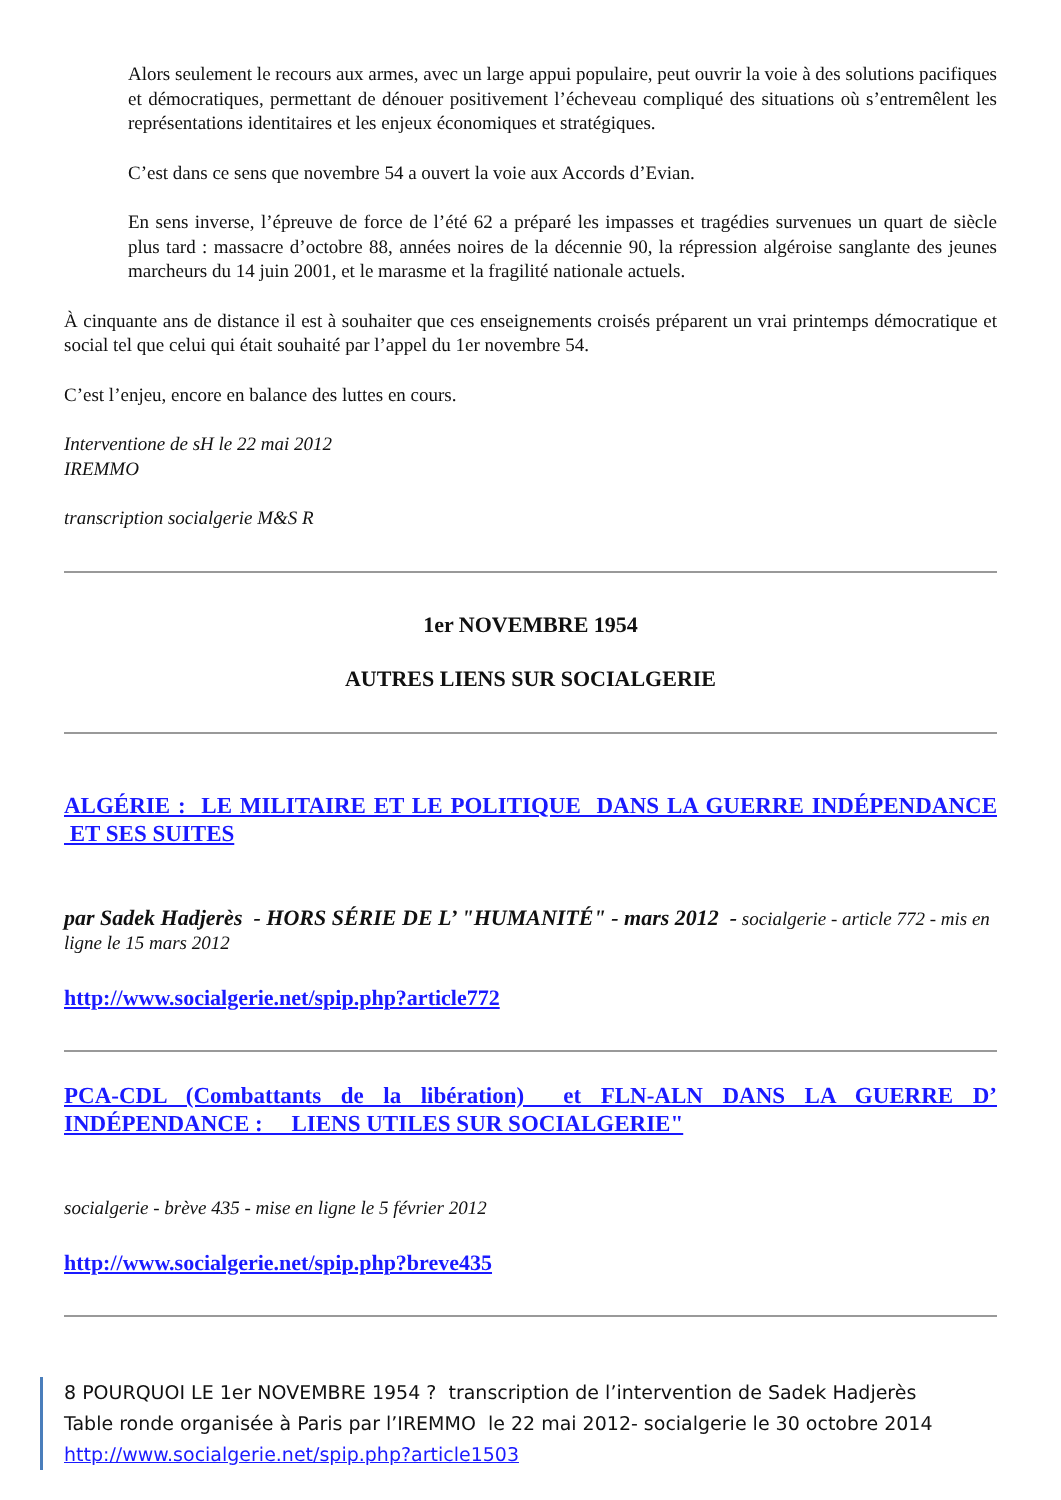Alors seulement le recours aux armes, avec un large appui populaire, peut ouvrir la voie à des solutions pacifiques et démocratiques, permettant de dénouer positivement l’écheveau compliqué des situations où s’entremêlent les représentations identitaires et les enjeux économiques et stratégiques.
C’est dans ce sens que novembre 54 a ouvert la voie aux Accords d’Evian.
En sens inverse, l’épreuve de force de l’été 62 a préparé les impasses et tragédies survenues un quart de siècle plus tard : massacre d’octobre 88, années noires de la décennie 90, la répression algéroise sanglante des jeunes marcheurs du 14 juin 2001, et le marasme et la fragilité nationale actuels.
À cinquante ans de distance il est à souhaiter que ces enseignements croisés préparent un vrai printemps démocratique et social tel que celui qui était souhaité par l’appel du 1er novembre 54.
C’est l’enjeu, encore en balance des luttes en cours.
Interventione de sH le 22 mai 2012
IREMMO
transcription socialgerie M&S R
1er NOVEMBRE 1954
AUTRES LIENS SUR SOCIALGERIE
ALGÉRIE : LE MILITAIRE ET LE POLITIQUE DANS LA GUERRE INDÉPENDANCE ET SES SUITES
par Sadek Hadjerès - HORS SÉRIE DE L’ "HUMANITÉ" - mars 2012 - socialgerie - article 772 - mis en ligne le 15 mars 2012
http://www.socialgerie.net/spip.php?article772
PCA-CDL (Combattants de la libération) et FLN-ALN DANS LA GUERRE D’ INDÉPENDANCE : LIENS UTILES SUR SOCIALGERIE"
socialgerie - brève 435 - mise en ligne le 5 février 2012
http://www.socialgerie.net/spip.php?breve435
8 POURQUOI LE 1er NOVEMBRE 1954 ? transcription de l’intervention de Sadek Hadjerès
Table ronde organisée à Paris par l’IREMMO le 22 mai 2012- socialgerie le 30 octobre 2014
http://www.socialgerie.net/spip.php?article1503